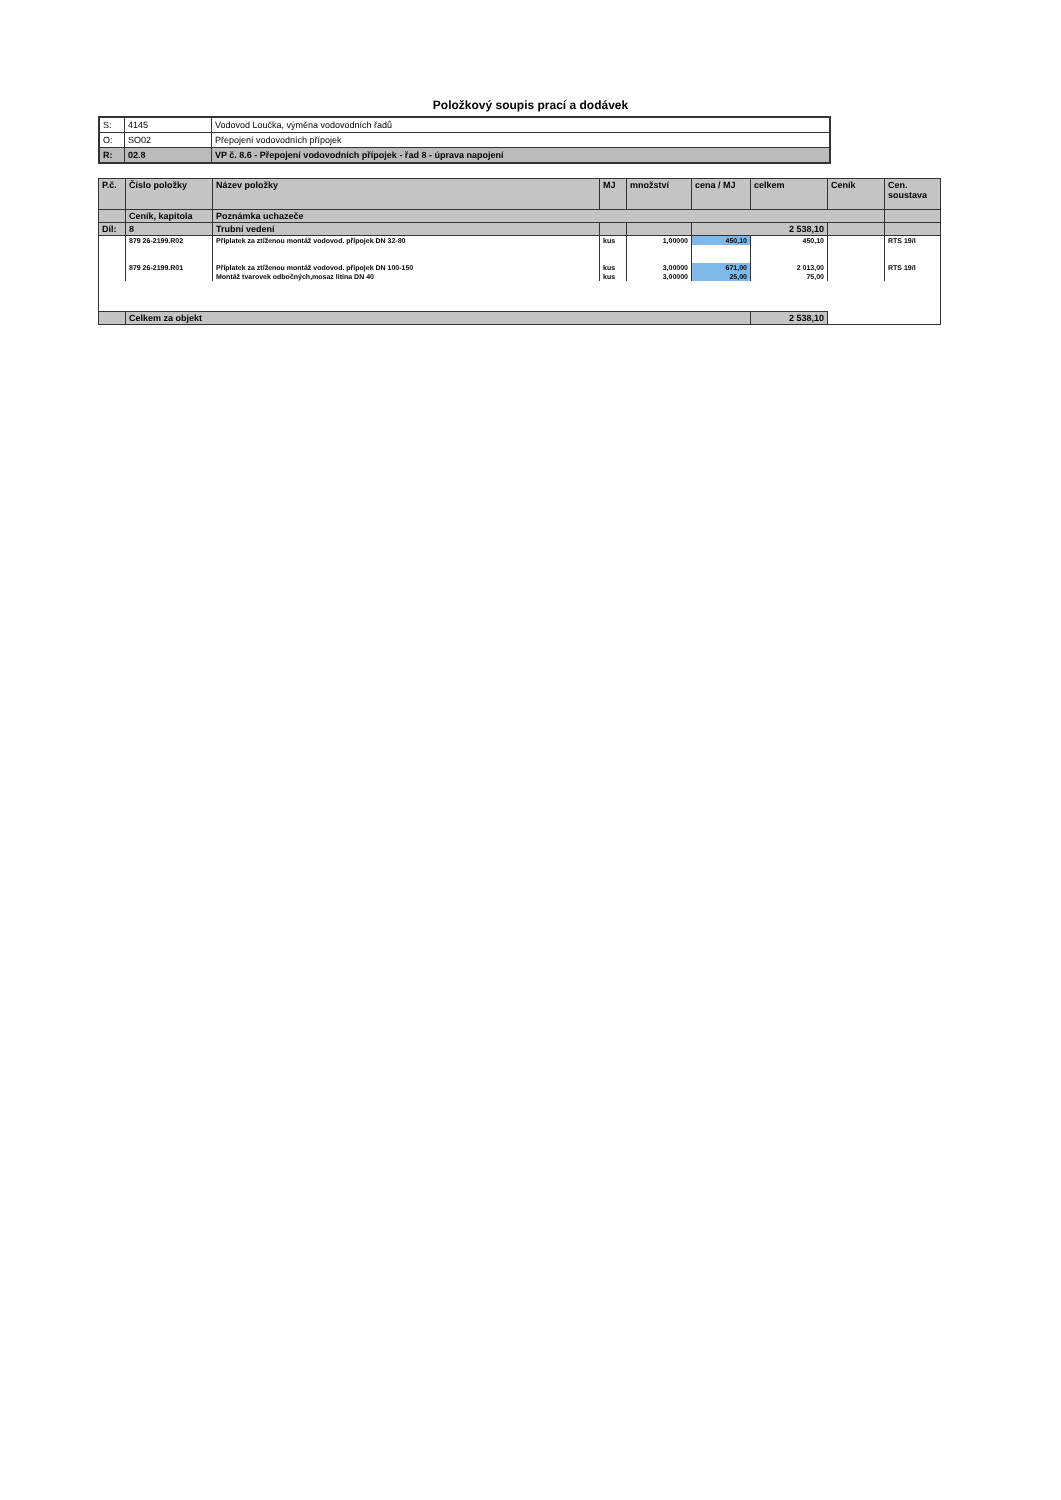Položkový soupis prací a dodávek
| S: | 4145 | Vodovod Loučka, výměna vodovodních řadů |
| O: | SO02 | Přepojení vodovodních přípojek |
| R: | 02.8 | VP č. 8.6 - Přepojení vodovodních přípojek - řad 8 - úprava napojení |
| P.č. | Číslo položky | Název položky | MJ | množství | cena / MJ | celkem | Ceník | Cen. soustava |
| --- | --- | --- | --- | --- | --- | --- | --- | --- |
| | Ceník, kapitola | Poznámka uchazeče | | | | | | |
| Díl: | 8 | Trubní vedení | | | 2 538,10 | | | |
| | 879 26-2199.R02 | Příplatek za ztíženou montáž vodovod. přípojek DN 32-80 | kus | 1,00000 | 450,10 | 450,10 | | RTS 19/I |
| | 879 26-2199.R01 | Příplatek za ztíženou montáž vodovod. přípojek DN 100-150 | kus | 3,00000 | 671,00 | 2 013,00 | | RTS 19/I |
| | | Montáž tvarovek odbočných,mosaz litina DN 40 | kus | 3,00000 | 25,00 | 75,00 | | |
| | Celkem za objekt | | | | | 2 538,10 | | |